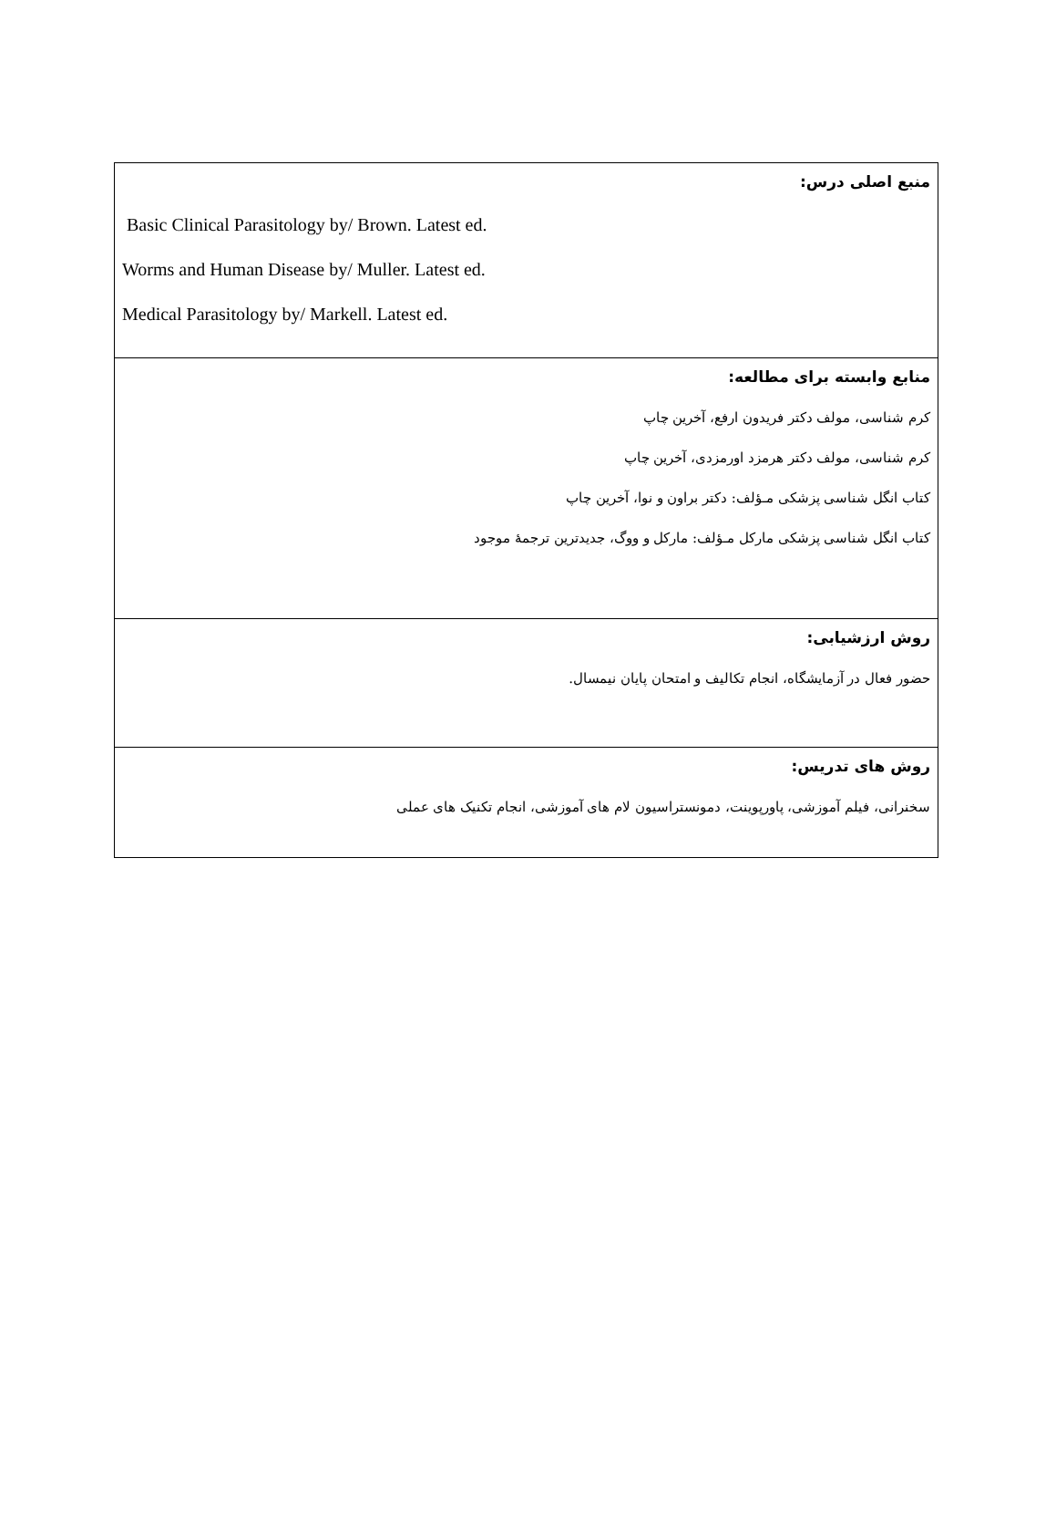| منبع اصلی درس: Basic Clinical Parasitology by/ Brown. Latest ed. Worms and Human Disease by/ Muller. Latest ed. Medical Parasitology by/ Markell. Latest ed. |
| منابع وابسته برای مطالعه: کرم شناسی، مولف دکتر فریدون ارفع، آخرین چاپ کرم شناسی، مولف دکتر هرمزد اورمزدی، آخرین چاپ کتاب انگل شناسی پزشکی مـؤلف: دکتر براون و نوا، آخرین چاپ کتاب انگل شناسی پزشکی مارکل مـؤلف: مارکل و ووگ، جدیدترین ترجمهٔ موجود |
| روش ارزشیابی: حضور فعال در آزمایشگاه، انجام تکالیف و امتحان پایان نیمسال. |
| روش های تدریس: سخنرانی، فیلم آموزشی، پاورپوینت، دمونستراسیون لام های آموزشی، انجام تکنیک های عملی |